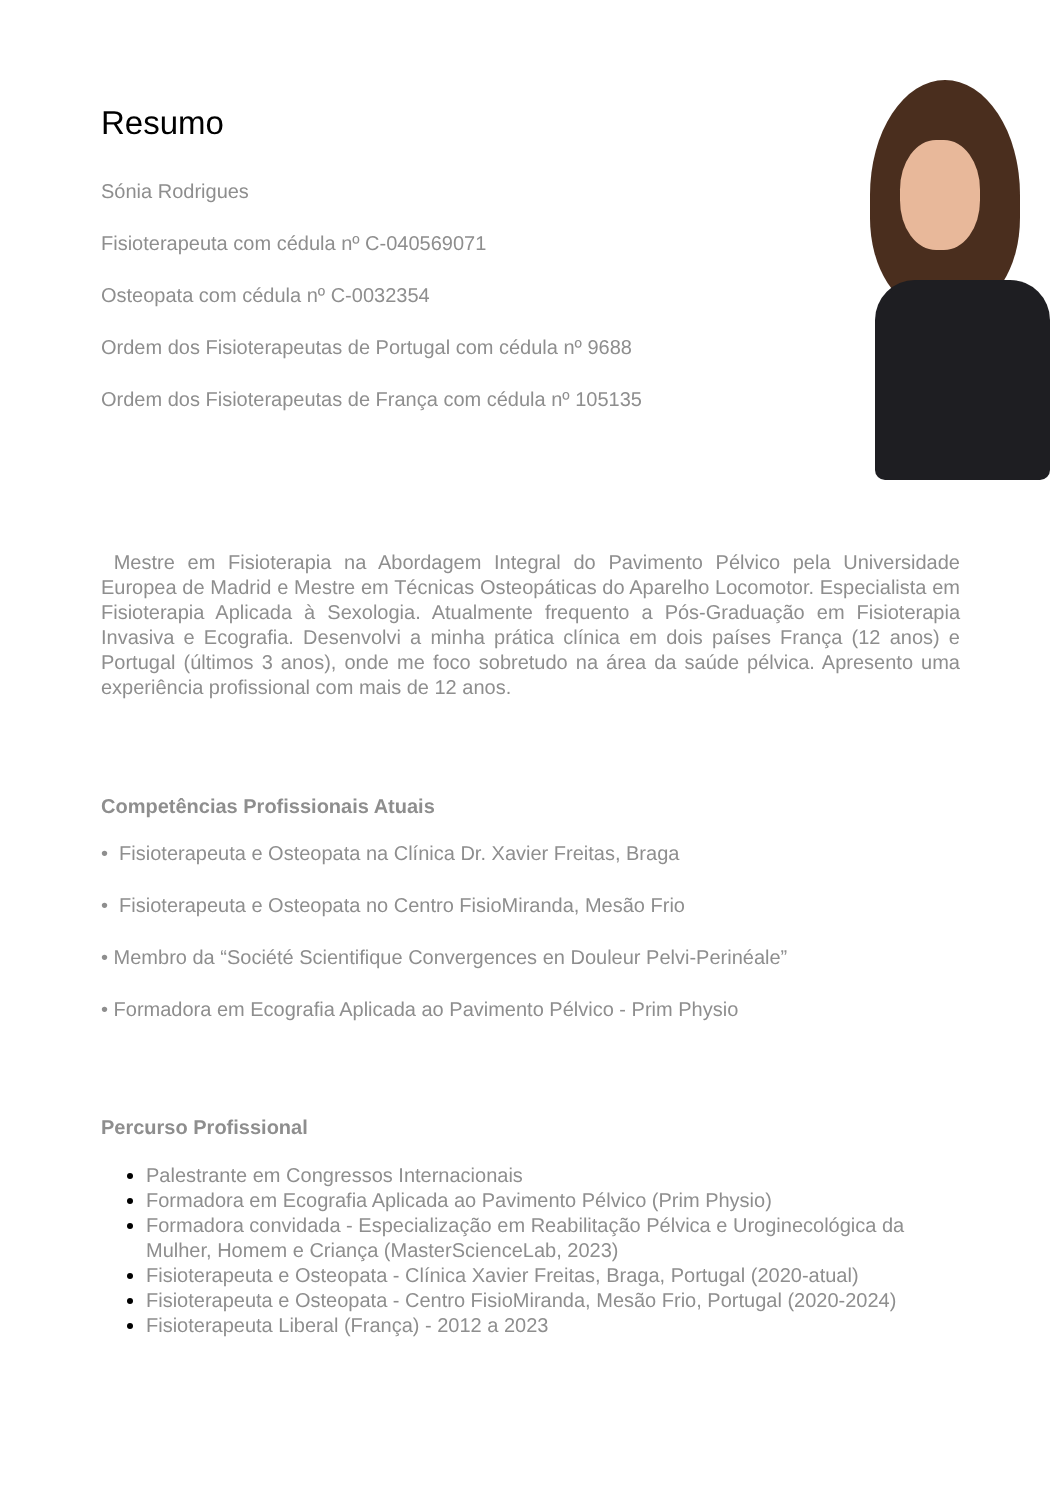Resumo
Sónia Rodrigues
Fisioterapeuta com cédula nº C-040569071
Osteopata com cédula nº C-0032354
Ordem dos Fisioterapeutas de Portugal com cédula nº 9688
Ordem dos Fisioterapeutas de França com cédula nº 105135
Mestre em Fisioterapia na Abordagem Integral do Pavimento Pélvico pela Universidade Europea de Madrid e Mestre em Técnicas Osteopáticas do Aparelho Locomotor. Especialista em Fisioterapia Aplicada à Sexologia. Atualmente frequento a Pós-Graduação em Fisioterapia Invasiva e Ecografia. Desenvolvi a minha prática clínica em dois países França (12 anos) e Portugal (últimos 3 anos), onde me foco sobretudo na área da saúde pélvica. Apresento uma experiência profissional com mais de 12 anos.
Competências Profissionais Atuais
• Fisioterapeuta e Osteopata na Clínica Dr. Xavier Freitas, Braga
• Fisioterapeuta e Osteopata no Centro FisioMiranda, Mesão Frio
• Membro da “Société Scientifique Convergences en Douleur Pelvi-Perinéale”
• Formadora em Ecografia Aplicada ao Pavimento Pélvico - Prim Physio
Percurso Profissional
Palestrante em Congressos Internacionais
Formadora em Ecografia Aplicada ao Pavimento Pélvico (Prim Physio)
Formadora convidada - Especialização em Reabilitação Pélvica e Uroginecológica da Mulher, Homem e Criança (MasterScienceLab, 2023)
Fisioterapeuta e Osteopata - Clínica Xavier Freitas, Braga, Portugal (2020-atual)
Fisioterapeuta e Osteopata - Centro FisioMiranda, Mesão Frio, Portugal (2020-2024)
Fisioterapeuta Liberal (França) - 2012 a 2023